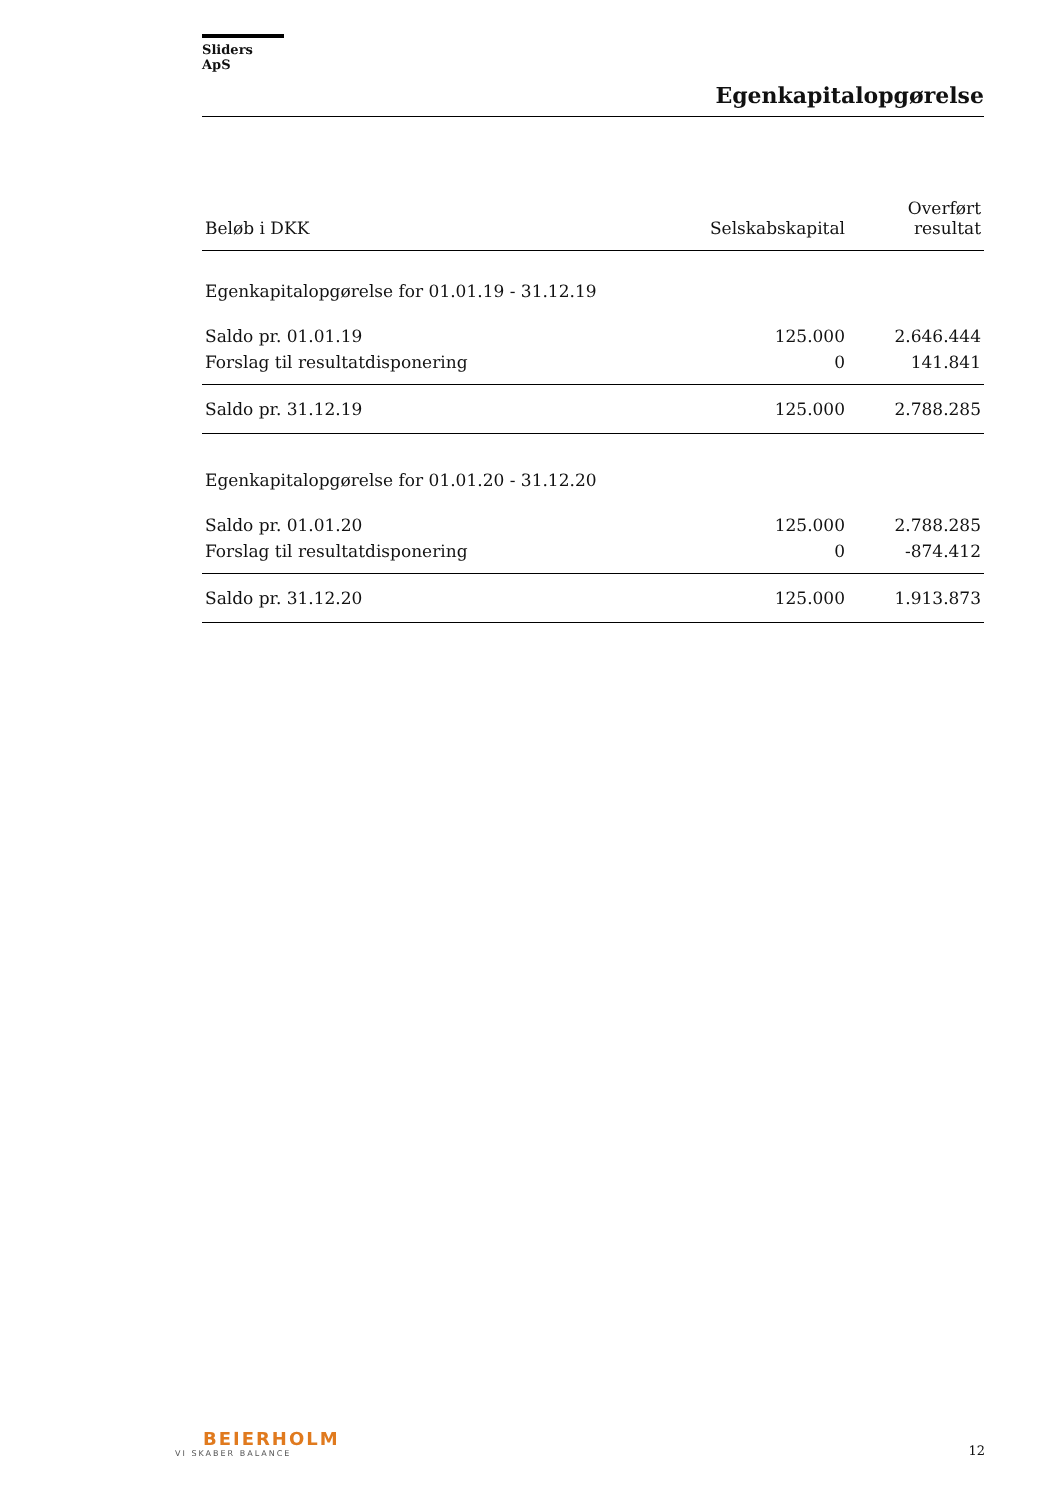Sliders ApS
Egenkapitalopgørelse
| Beløb i DKK | Selskabskapital | Overført resultat |
| --- | --- | --- |
| Egenkapitalopgørelse for 01.01.19 - 31.12.19 | | |
| Saldo pr. 01.01.19 | 125.000 | 2.646.444 |
| Forslag til resultatdisponering | 0 | 141.841 |
| Saldo pr. 31.12.19 | 125.000 | 2.788.285 |
| Egenkapitalopgørelse for 01.01.20 - 31.12.20 | | |
| Saldo pr. 01.01.20 | 125.000 | 2.788.285 |
| Forslag til resultatdisponering | 0 | -874.412 |
| Saldo pr. 31.12.20 | 125.000 | 1.913.873 |
BEIERHOLM
VI SKABER BALANCE
12